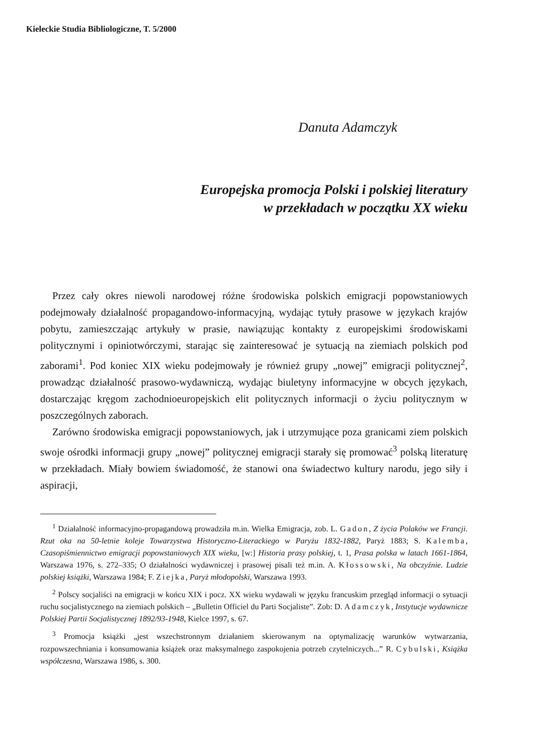Kieleckie Studia Bibliologiczne, T. 5/2000
Danuta Adamczyk
Europejska promocja Polski i polskiej literatury
w przekładach w początku XX wieku
Przez cały okres niewoli narodowej różne środowiska polskich emigracji popowstaniowych podejmowały działalność propagandowo-informacyjną, wydając tytuły prasowe w językach krajów pobytu, zamieszczając artykuły w prasie, nawiązując kontakty z europejskimi środowiskami politycznymi i opiniotwórczymi, starając się zainteresować je sytuacją na ziemiach polskich pod zaborami<sup>1</sup>. Pod koniec XIX wieku podejmowały je również grupy „nowej” emigracji politycznej<sup>2</sup>, prowadząc działalność prasowo-wydawniczą, wydając biuletyny informacyjne w obcych językach, dostarczając kręgom zachodnioeuropejskich elit politycznych informacji o życiu politycznym w poszczególnych zaborach.
Zarówno środowiska emigracji popowstaniowych, jak i utrzymujące poza granicami ziem polskich swoje ośrodki informacji grupy „nowej” politycznej emigracji starały się promować<sup>3</sup> polską literaturę w przekładach. Miały bowiem świadomość, że stanowi ona świadectwo kultury narodu, jego siły i aspiracji,
<sup>1</sup> Działalność informacyjno-propagandową prowadziła m.in. Wielka Emigracja, zob. L. Gadon, Z życia Polaków we Francji. Rzut oka na 50-letnie koleje Towarzystwa Historyczno-Literackiego w Paryżu 1832-1882, Paryż 1883; S. Kalemba, Czasopiśmiennictwo emigracji popowstaniowych XIX wieku, [w:] Historia prasy polskiej, t. 1, Prasa polska w latach 1661-1864, Warszawa 1976, s. 272–335; O działalności wydawniczej i prasowej pisali też m.in. A. Kłossowski, Na obczyźnie. Ludzie polskiej książki, Warszawa 1984; F. Ziejka, Paryż młodopolski, Warszawa 1993.
<sup>2</sup> Polscy socjaliści na emigracji w końcu XIX i pocz. XX wieku wydawali w języku francuskim przegląd informacji o sytuacji ruchu socjalistycznego na ziemiach polskich – „Bulletin Officiel du Parti Socjaliste”. Zob: D. Adamczyk, Instytucje wydawnicze Polskiej Partii Socjalistycznej 1892/93-1948, Kielce 1997, s. 67.
<sup>3</sup> Promocja książki „jest wszechstronnym działaniem skierowanym na optymalizację warunków wytwarzania, rozpowszechniania i konsumowania książek oraz maksymalnego zaspokojenia potrzeb czytelniczych...” R. Cybulski, Książka współczesna, Warszawa 1986, s. 300.